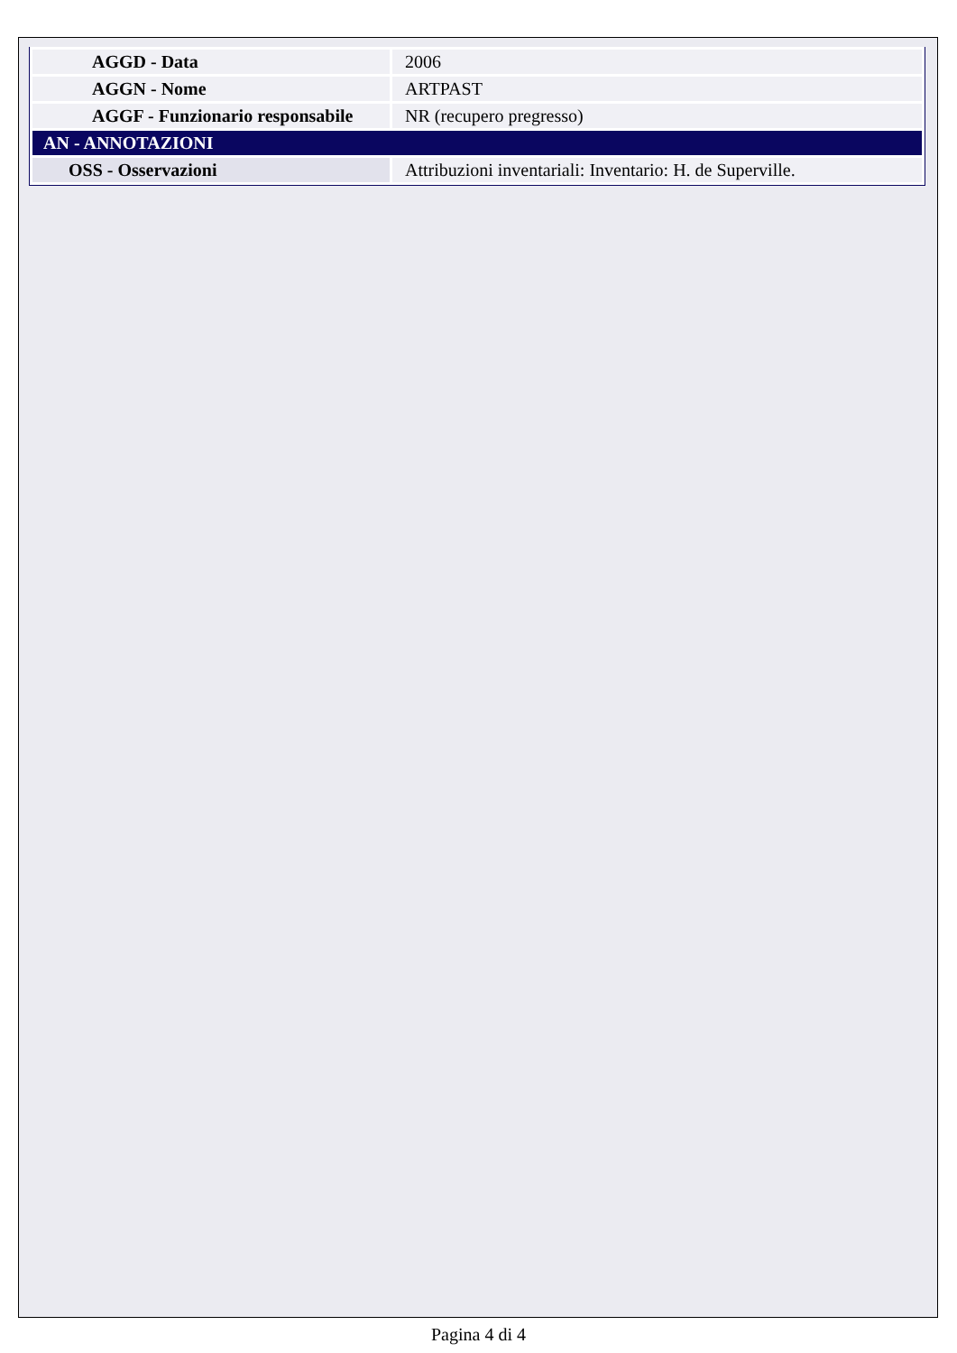| AGGD - Data | 2006 |
| AGGN - Nome | ARTPAST |
| AGGF - Funzionario responsabile | NR (recupero pregresso) |
| AN - ANNOTAZIONI | |
| OSS - Osservazioni | Attribuzioni inventariali: Inventario: H. de Superville. |
Pagina 4 di 4